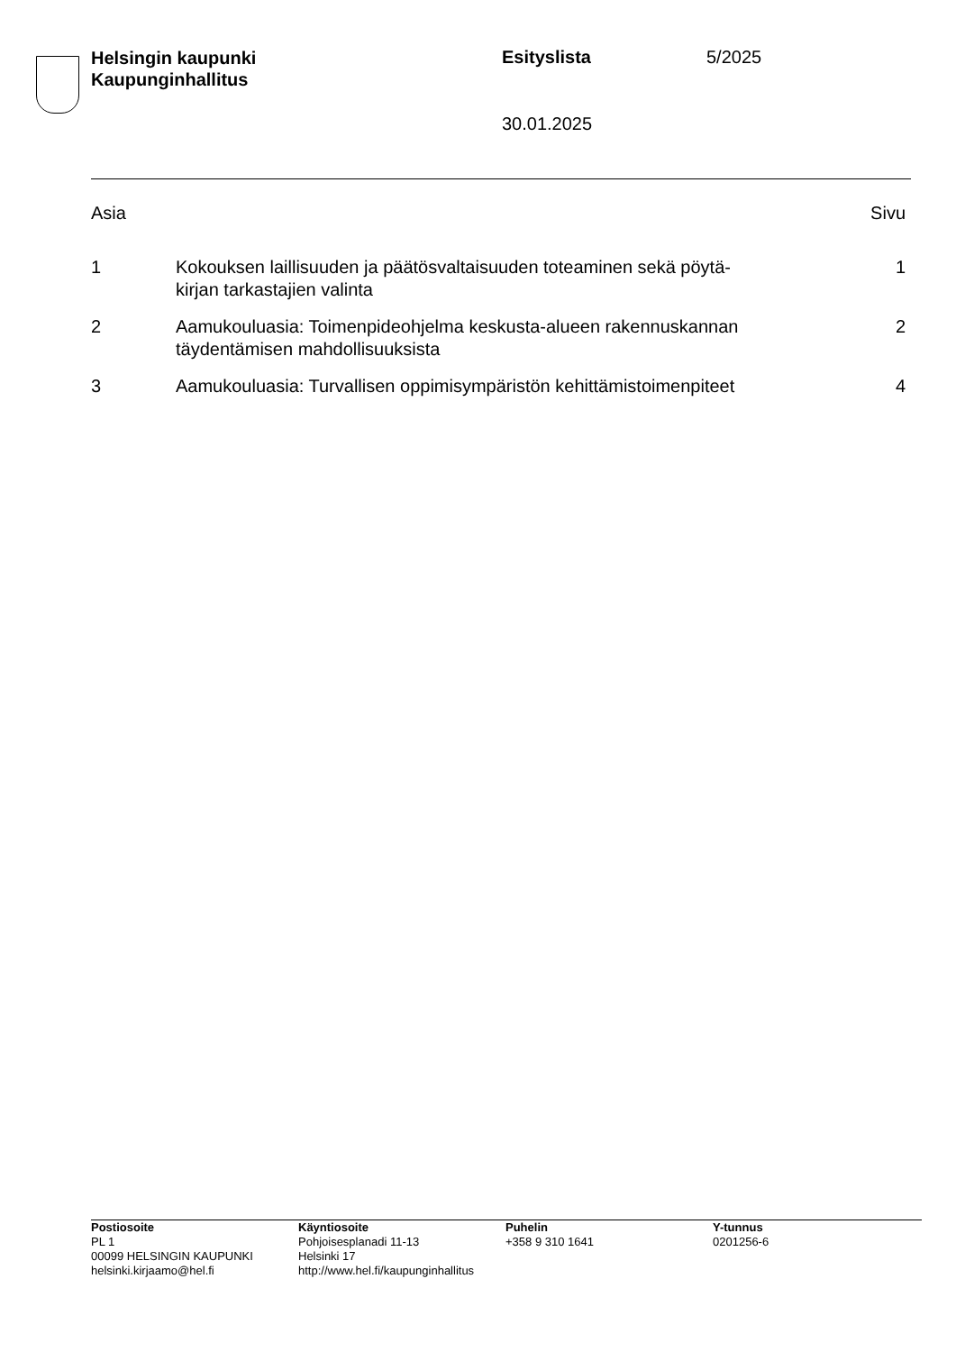Helsingin kaupunki
Kaupunginhallitus
Esityslista 5/2025
30.01.2025
| Asia | | Sivu |
| --- | --- | --- |
| 1 | Kokouksen laillisuuden ja päätösvaltaisuuden toteaminen sekä pöytä- kirjan tarkastajien valinta | 1 |
| 2 | Aamukouluasia: Toimenpideohjelma keskusta-alueen rakennuskannan täydentämisen mahdollisuuksista | 2 |
| 3 | Aamukouluasia: Turvallisen oppimisympäristön kehittämistoimenpiteet | 4 |
| Postiosoite PL 1 00099 HELSINGIN KAUPUNKI helsinki.kirjaamo@hel.fi | Käyntiosoite Pohjoisesplanadi 11-13 Helsinki 17 http://www.hel.fi/kaupunginhallitus | Puhelin +358 9 310 1641 | Y-tunnus 0201256-6 |